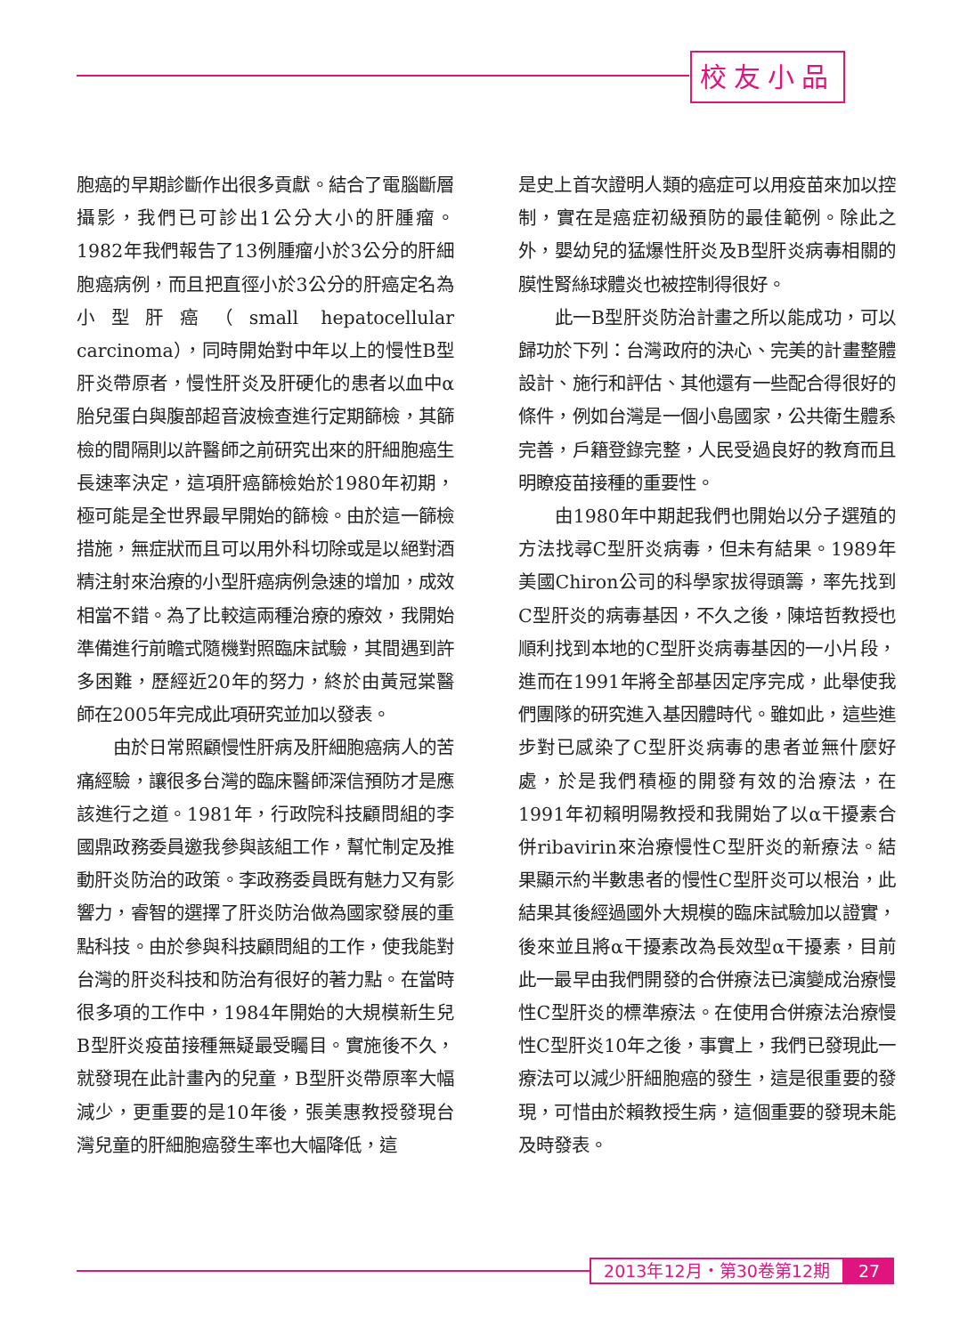校友小品
胞癌的早期診斷作出很多貢獻。結合了電腦斷層攝影，我們已可診出1公分大小的肝腫瘤。1982年我們報告了13例腫瘤小於3公分的肝細胞癌病例，而且把直徑小於3公分的肝癌定名為小型肝癌（small hepatocellular carcinoma），同時開始對中年以上的慢性B型肝炎帶原者，慢性肝炎及肝硬化的患者以血中α胎兒蛋白與腹部超音波檢查進行定期篩檢，其篩檢的間隔則以許醫師之前研究出來的肝細胞癌生長速率決定，這項肝癌篩檢始於1980年初期，極可能是全世界最早開始的篩檢。由於這一篩檢措施，無症狀而且可以用外科切除或是以絕對酒精注射來治療的小型肝癌病例急速的增加，成效相當不錯。為了比較這兩種治療的療效，我開始準備進行前瞻式隨機對照臨床試驗，其間遇到許多困難，歷經近20年的努力，終於由黃冠棠醫師在2005年完成此項研究並加以發表。
由於日常照顧慢性肝病及肝細胞癌病人的苦痛經驗，讓很多台灣的臨床醫師深信預防才是應該進行之道。1981年，行政院科技顧問組的李國鼎政務委員邀我參與該組工作，幫忙制定及推動肝炎防治的政策。李政務委員既有魅力又有影響力，睿智的選擇了肝炎防治做為國家發展的重點科技。由於參與科技顧問組的工作，使我能對台灣的肝炎科技和防治有很好的著力點。在當時很多項的工作中，1984年開始的大規模新生兒B型肝炎疫苗接種無疑最受矚目。實施後不久，就發現在此計畫內的兒童，B型肝炎帶原率大幅減少，更重要的是10年後，張美惠教授發現台灣兒童的肝細胞癌發生率也大幅降低，這
是史上首次證明人類的癌症可以用疫苗來加以控制，實在是癌症初級預防的最佳範例。除此之外，嬰幼兒的猛爆性肝炎及B型肝炎病毒相關的膜性腎絲球體炎也被控制得很好。
此一B型肝炎防治計畫之所以能成功，可以歸功於下列：台灣政府的決心、完美的計畫整體設計、施行和評估、其他還有一些配合得很好的條件，例如台灣是一個小島國家，公共衛生體系完善，戶籍登錄完整，人民受過良好的教育而且明瞭疫苗接種的重要性。
由1980年中期起我們也開始以分子選殖的方法找尋C型肝炎病毒，但未有結果。1989年美國Chiron公司的科學家拔得頭籌，率先找到C型肝炎的病毒基因，不久之後，陳培哲教授也順利找到本地的C型肝炎病毒基因的一小片段，進而在1991年將全部基因定序完成，此舉使我們團隊的研究進入基因體時代。雖如此，這些進步對已感染了C型肝炎病毒的患者並無什麼好處，於是我們積極的開發有效的治療法，在1991年初賴明陽教授和我開始了以α干擾素合併ribavirin來治療慢性C型肝炎的新療法。結果顯示約半數患者的慢性C型肝炎可以根治，此結果其後經過國外大規模的臨床試驗加以證實，後來並且將α干擾素改為長效型α干擾素，目前此一最早由我們開發的合併療法已演變成治療慢性C型肝炎的標準療法。在使用合併療法治療慢性C型肝炎10年之後，事實上，我們已發現此一療法可以減少肝細胞癌的發生，這是很重要的發現，可惜由於賴教授生病，這個重要的發現未能及時發表。
2013年12月・第30卷第12期
27